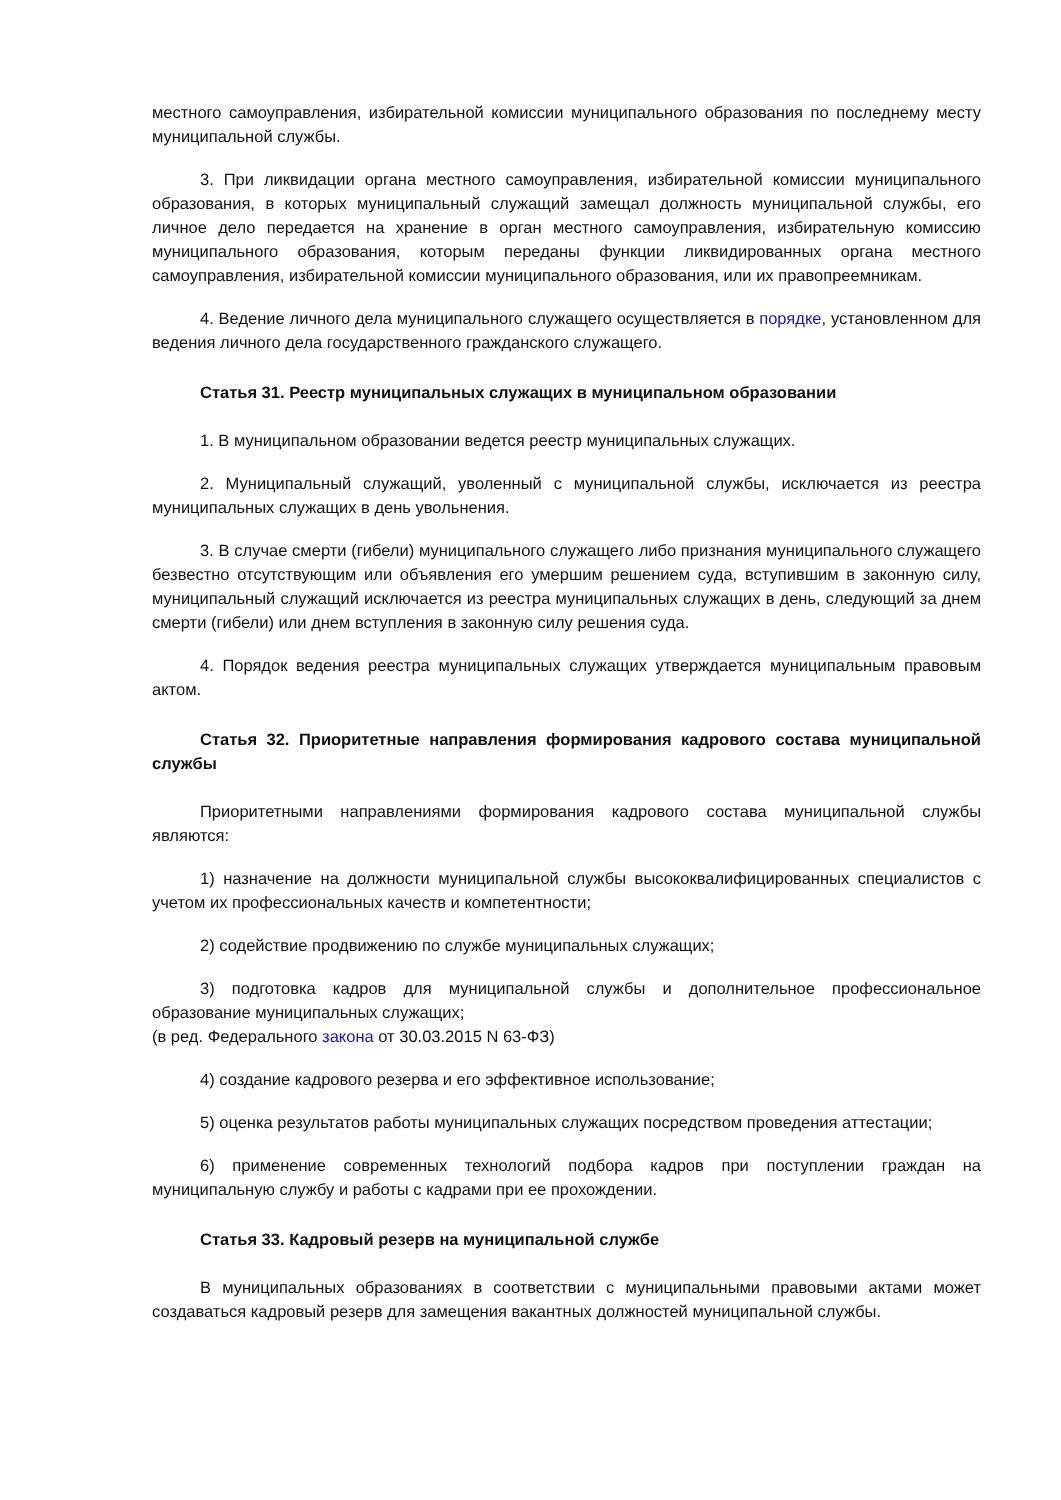местного самоуправления, избирательной комиссии муниципального образования по последнему месту муниципальной службы.
3. При ликвидации органа местного самоуправления, избирательной комиссии муниципального образования, в которых муниципальный служащий замещал должность муниципальной службы, его личное дело передается на хранение в орган местного самоуправления, избирательную комиссию муниципального образования, которым переданы функции ликвидированных органа местного самоуправления, избирательной комиссии муниципального образования, или их правопреемникам.
4. Ведение личного дела муниципального служащего осуществляется в порядке, установленном для ведения личного дела государственного гражданского служащего.
Статья 31. Реестр муниципальных служащих в муниципальном образовании
1. В муниципальном образовании ведется реестр муниципальных служащих.
2. Муниципальный служащий, уволенный с муниципальной службы, исключается из реестра муниципальных служащих в день увольнения.
3. В случае смерти (гибели) муниципального служащего либо признания муниципального служащего безвестно отсутствующим или объявления его умершим решением суда, вступившим в законную силу, муниципальный служащий исключается из реестра муниципальных служащих в день, следующий за днем смерти (гибели) или днем вступления в законную силу решения суда.
4. Порядок ведения реестра муниципальных служащих утверждается муниципальным правовым актом.
Статья 32. Приоритетные направления формирования кадрового состава муниципальной службы
Приоритетными направлениями формирования кадрового состава муниципальной службы являются:
1) назначение на должности муниципальной службы высококвалифицированных специалистов с учетом их профессиональных качеств и компетентности;
2) содействие продвижению по службе муниципальных служащих;
3) подготовка кадров для муниципальной службы и дополнительное профессиональное образование муниципальных служащих;
(в ред. Федерального закона от 30.03.2015 N 63-ФЗ)
4) создание кадрового резерва и его эффективное использование;
5) оценка результатов работы муниципальных служащих посредством проведения аттестации;
6) применение современных технологий подбора кадров при поступлении граждан на муниципальную службу и работы с кадрами при ее прохождении.
Статья 33. Кадровый резерв на муниципальной службе
В муниципальных образованиях в соответствии с муниципальными правовыми актами может создаваться кадровый резерв для замещения вакантных должностей муниципальной службы.